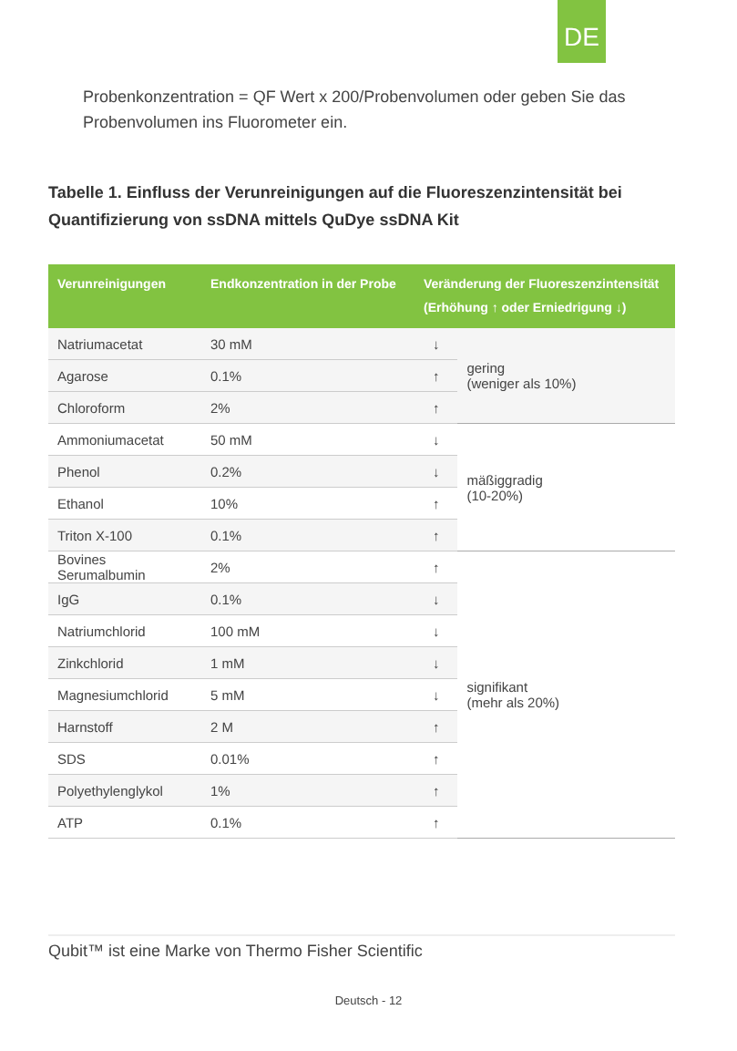DE
Probenkonzentration = QF Wert x 200/Probenvolumen oder geben Sie das Probenvolumen ins Fluorometer ein.
Tabelle 1. Einfluss der Verunreinigungen auf die Fluoreszenzintensität bei Quantifizierung von ssDNA mittels QuDye ssDNA Kit
| Verunreinigungen | Endkonzentration in der Probe | Veränderung der Fluoreszenzintensität (Erhöhung ↑ oder Erniedrigung ↓) | |
| --- | --- | --- | --- |
| Natriumacetat | 30 mM | ↓ | gering (weniger als 10%) |
| Agarose | 0.1% | ↑ | |
| Chloroform | 2% | ↑ | |
| Ammoniumacetat | 50 mM | ↓ | mäßiggradig (10-20%) |
| Phenol | 0.2% | ↓ | |
| Ethanol | 10% | ↑ | |
| Triton X-100 | 0.1% | ↑ | |
| Bovines Serumalbumin | 2% | ↑ | signifikant (mehr als 20%) |
| IgG | 0.1% | ↓ | |
| Natriumchlorid | 100 mM | ↓ | |
| Zinkchlorid | 1 mM | ↓ | |
| Magnesiumchlorid | 5 mM | ↓ | |
| Harnstoff | 2 M | ↑ | |
| SDS | 0.01% | ↑ | |
| Polyethylenglykol | 1% | ↑ | |
| ATP | 0.1% | ↑ | |
Qubit™ ist eine Marke von Thermo Fisher Scientific
Deutsch - 12